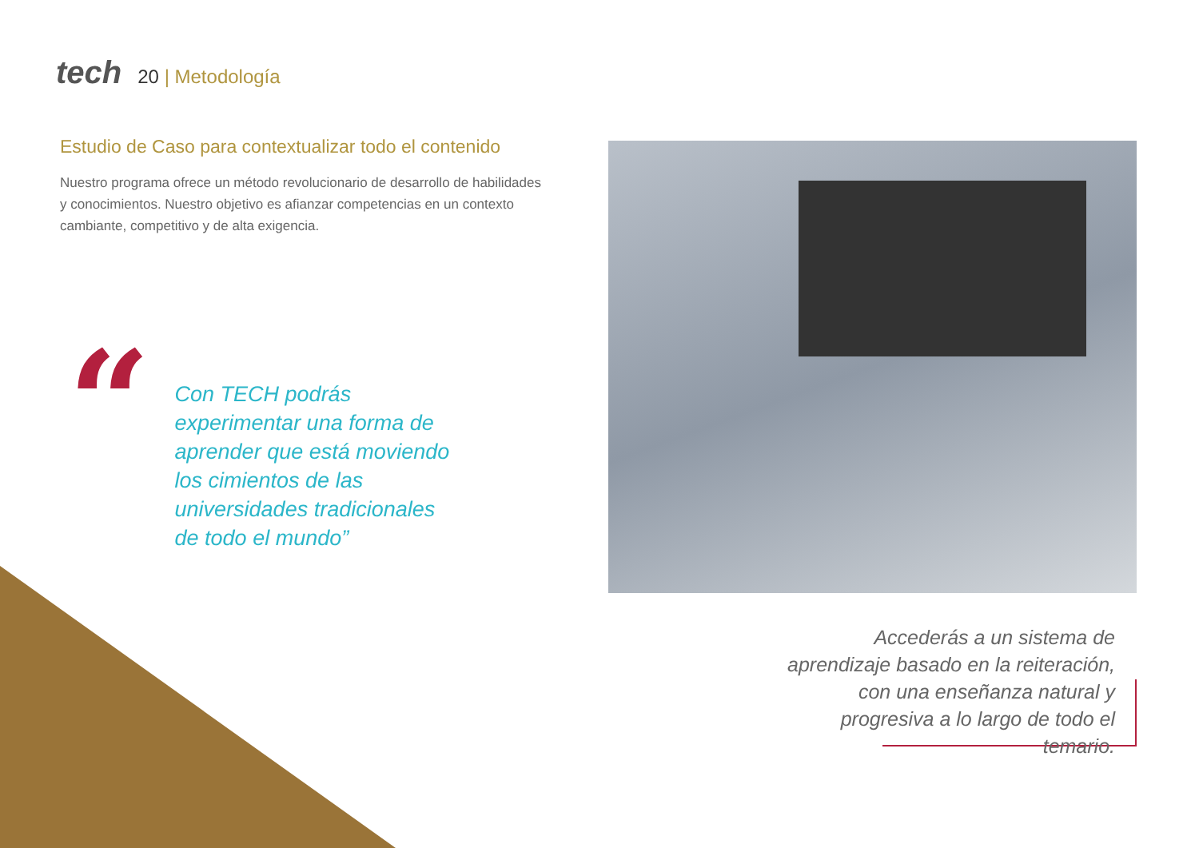tech
20 | Metodología
Estudio de Caso para contextualizar todo el contenido
Nuestro programa ofrece un método revolucionario de desarrollo de habilidades y conocimientos. Nuestro objetivo es afianzar competencias en un contexto cambiante, competitivo y de alta exigencia.
“
Con TECH podrás experimentar una forma de aprender que está moviendo los cimientos de las universidades tradicionales de todo el mundo”
Accederás a un sistema de aprendizaje basado en la reiteración, con una enseñanza natural y progresiva a lo largo de todo el temario.